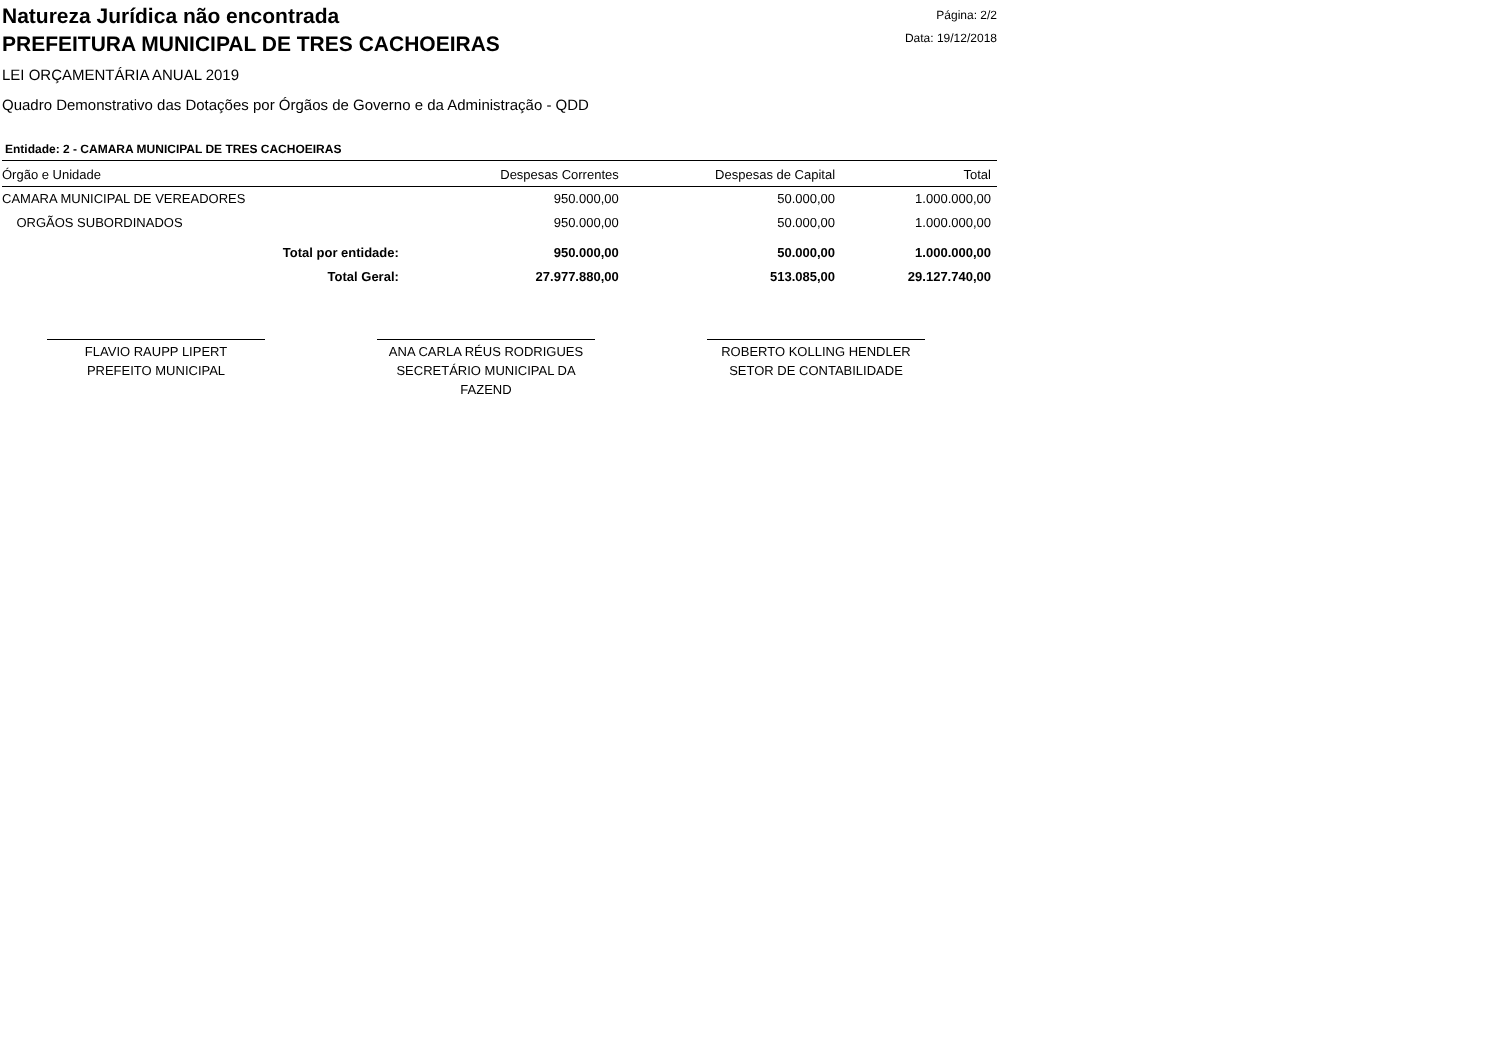Natureza Jurídica não encontrada
PREFEITURA MUNICIPAL DE TRES CACHOEIRAS
Página: 2/2
Data: 19/12/2018
LEI ORÇAMENTÁRIA ANUAL 2019
Quadro Demonstrativo das Dotações por Órgãos de Governo e da Administração - QDD
Entidade: 2 - CAMARA MUNICIPAL DE TRES CACHOEIRAS
| Órgão e Unidade | Despesas Correntes | Despesas de Capital | Total |
| --- | --- | --- | --- |
| CAMARA MUNICIPAL DE VEREADORES | 950.000,00 | 50.000,00 | 1.000.000,00 |
| ORGÃOS SUBORDINADOS | 950.000,00 | 50.000,00 | 1.000.000,00 |
| Total por entidade: | 950.000,00 | 50.000,00 | 1.000.000,00 |
| Total Geral: | 27.977.880,00 | 513.085,00 | 29.127.740,00 |
FLAVIO RAUPP LIPERT
PREFEITO MUNICIPAL
ANA CARLA RÉUS RODRIGUES
SECRETÁRIO MUNICIPAL DA FAZEND
ROBERTO KOLLING HENDLER
SETOR DE CONTABILIDADE